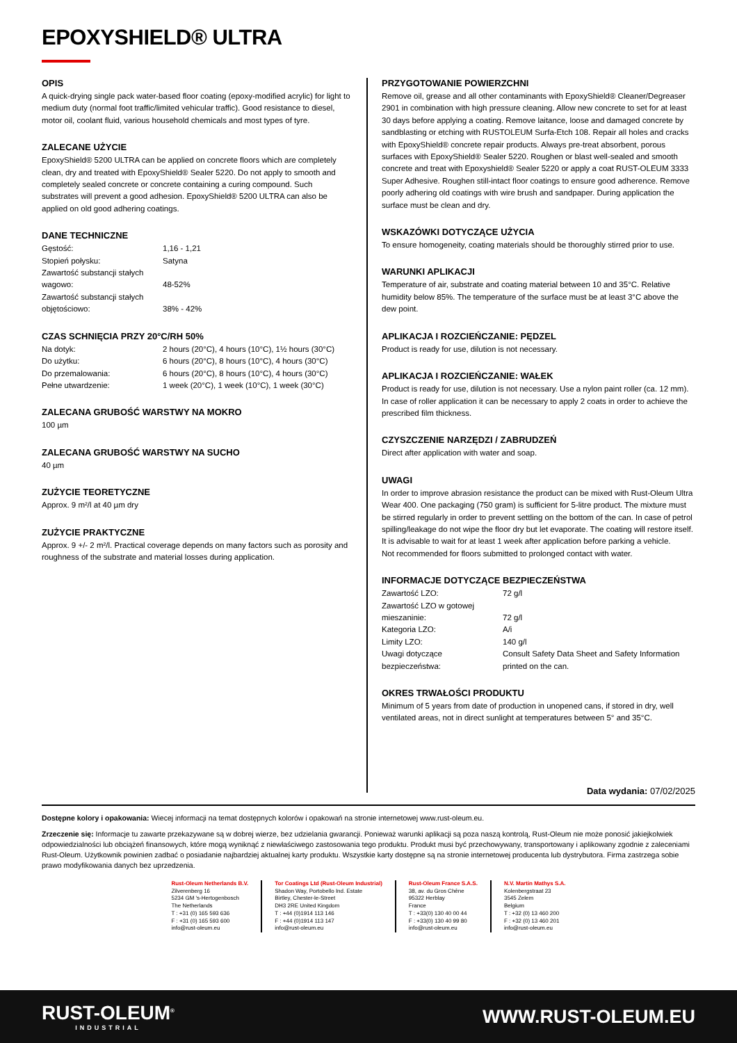EPOXYSHIELD® ULTRA
OPIS
A quick-drying single pack water-based floor coating (epoxy-modified acrylic) for light to medium duty (normal foot traffic/limited vehicular traffic). Good resistance to diesel, motor oil, coolant fluid, various household chemicals and most types of tyre.
ZALECANE UŻYCIE
EpoxyShield® 5200 ULTRA can be applied on concrete floors which are completely clean, dry and treated with EpoxyShield® Sealer 5220. Do not apply to smooth and completely sealed concrete or concrete containing a curing compound. Such substrates will prevent a good adhesion. EpoxyShield® 5200 ULTRA can also be applied on old good adhering coatings.
DANE TECHNICZNE
| Gęstość: | 1,16 - 1,21 |
| Stopień połysku: | Satyna |
| Zawartość substancji stałych wagowo: | 48-52% |
| Zawartość substancji stałych objętościowo: | 38% - 42% |
CZAS SCHNIĘCIA PRZY 20°C/RH 50%
| Na dotyk: | 2 hours (20°C), 4 hours (10°C), 1½ hours (30°C) |
| Do użytku: | 6 hours (20°C), 8 hours (10°C), 4 hours (30°C) |
| Do przemalowania: | 6 hours (20°C), 8 hours (10°C), 4 hours (30°C) |
| Pełne utwardzenie: | 1 week (20°C), 1 week (10°C), 1 week (30°C) |
ZALECANA GRUBOŚĆ WARSTWY NA MOKRO
100 µm
ZALECANA GRUBOŚĆ WARSTWY NA SUCHO
40 µm
ZUŻYCIE TEORETYCZNE
Approx. 9 m²/l at 40 µm dry
ZUŻYCIE PRAKTYCZNE
Approx. 9 +/- 2 m²/l. Practical coverage depends on many factors such as porosity and roughness of the substrate and material losses during application.
PRZYGOTOWANIE POWIERZCHNI
Remove oil, grease and all other contaminants with EpoxyShield® Cleaner/Degreaser 2901 in combination with high pressure cleaning. Allow new concrete to set for at least 30 days before applying a coating. Remove laitance, loose and damaged concrete by sandblasting or etching with RUSTOLEUM Surfa-Etch 108. Repair all holes and cracks with EpoxyShield® concrete repair products. Always pre-treat absorbent, porous surfaces with EpoxyShield® Sealer 5220. Roughen or blast well-sealed and smooth concrete and treat with Epoxyshield® Sealer 5220 or apply a coat RUST-OLEUM 3333 Super Adhesive. Roughen still-intact floor coatings to ensure good adherence. Remove poorly adhering old coatings with wire brush and sandpaper. During application the surface must be clean and dry.
WSKAZÓWKI DOTYCZĄCE UŻYCIA
To ensure homogeneity, coating materials should be thoroughly stirred prior to use.
WARUNKI APLIKACJI
Temperature of air, substrate and coating material between 10 and 35°C. Relative humidity below 85%. The temperature of the surface must be at least 3°C above the dew point.
APLIKACJA I ROZCIEŃCZANIE: PĘDZEL
Product is ready for use, dilution is not necessary.
APLIKACJA I ROZCIEŃCZANIE: WAŁEK
Product is ready for use, dilution is not necessary. Use a nylon paint roller (ca. 12 mm). In case of roller application it can be necessary to apply 2 coats in order to achieve the prescribed film thickness.
CZYSZCZENIE NARZĘDZI / ZABRUDZEŃ
Direct after application with water and soap.
UWAGI
In order to improve abrasion resistance the product can be mixed with Rust-Oleum Ultra Wear 400. One packaging (750 gram) is sufficient for 5-litre product. The mixture must be stirred regularly in order to prevent settling on the bottom of the can. In case of petrol spilling/leakage do not wipe the floor dry but let evaporate. The coating will restore itself. It is advisable to wait for at least 1 week after application before parking a vehicle.
Not recommended for floors submitted to prolonged contact with water.
INFORMACJE DOTYCZĄCE BEZPIECZEŃSTWA
| Zawartość LZO: | 72 g/l |
| Zawartość LZO w gotowej mieszaninie: | 72 g/l |
| Kategoria LZO: | A/i |
| Limity LZO: | 140 g/l |
| Uwagi dotyczące bezpieczeństwa: | Consult Safety Data Sheet and Safety Information printed on the can. |
OKRES TRWAŁOŚCI PRODUKTU
Minimum of 5 years from date of production in unopened cans, if stored in dry, well ventilated areas, not in direct sunlight at temperatures between 5° and 35°C.
Data wydania: 07/02/2025
Dostępne kolory i opakowania: Wiecej informacji na temat dostępnych kolorów i opakowań na stronie internetowej www.rust-oleum.eu.
Zrzeczenie się: Informacje tu zawarte przekazywane są w dobrej wierze, bez udzielania gwarancji. Ponieważ warunki aplikacji są poza naszą kontrolą, Rust-Oleum nie może ponosić jakiejkolwiek odpowiedzialności lub obciążeń finansowych, które mogą wyniknąć z niewłaściwego zastosowania tego produktu. Produkt musi być przechowywany, transportowany i aplikowany zgodnie z zaleceniami Rust-Oleum. Użytkownik powinien zadbać o posiadanie najbardziej aktualnej karty produktu. Wszystkie karty dostępne są na stronie internetowej producenta lub dystrybutora. Firma zastrzega sobie prawo modyfikowania danych bez uprzedzenia.
Rust-Oleum Netherlands B.V.
Zilverenberg 16
5234 GM 's-Hertogenbosch
The Netherlands
T : +31 (0) 165 593 636
F : +31 (0) 165 593 600
info@rust-oleum.eu
Tor Coatings Ltd (Rust-Oleum Industrial)
Shadon Way, Portobello Ind. Estate
Birtley, Chester-le-Street
DH3 2RE United Kingdom
T : +44 (0)1914 113 146
F : +44 (0)1914 113 147
info@rust-oleum.eu
Rust-Oleum France S.A.S.
38, av. du Gros Chêne
95322 Herblay
France
T : +33(0) 130 40 00 44
F : +33(0) 130 40 99 80
info@rust-oleum.eu
N.V. Martin Mathys S.A.
Kolenbergstraat 23
3545 Zelem
Belgium
T : +32 (0) 13 460 200
F : +32 (0) 13 460 201
info@rust-oleum.eu
RUST-OLEUM<sup>®</sup>
INDUSTRIAL
WWW.RUST-OLEUM.EU